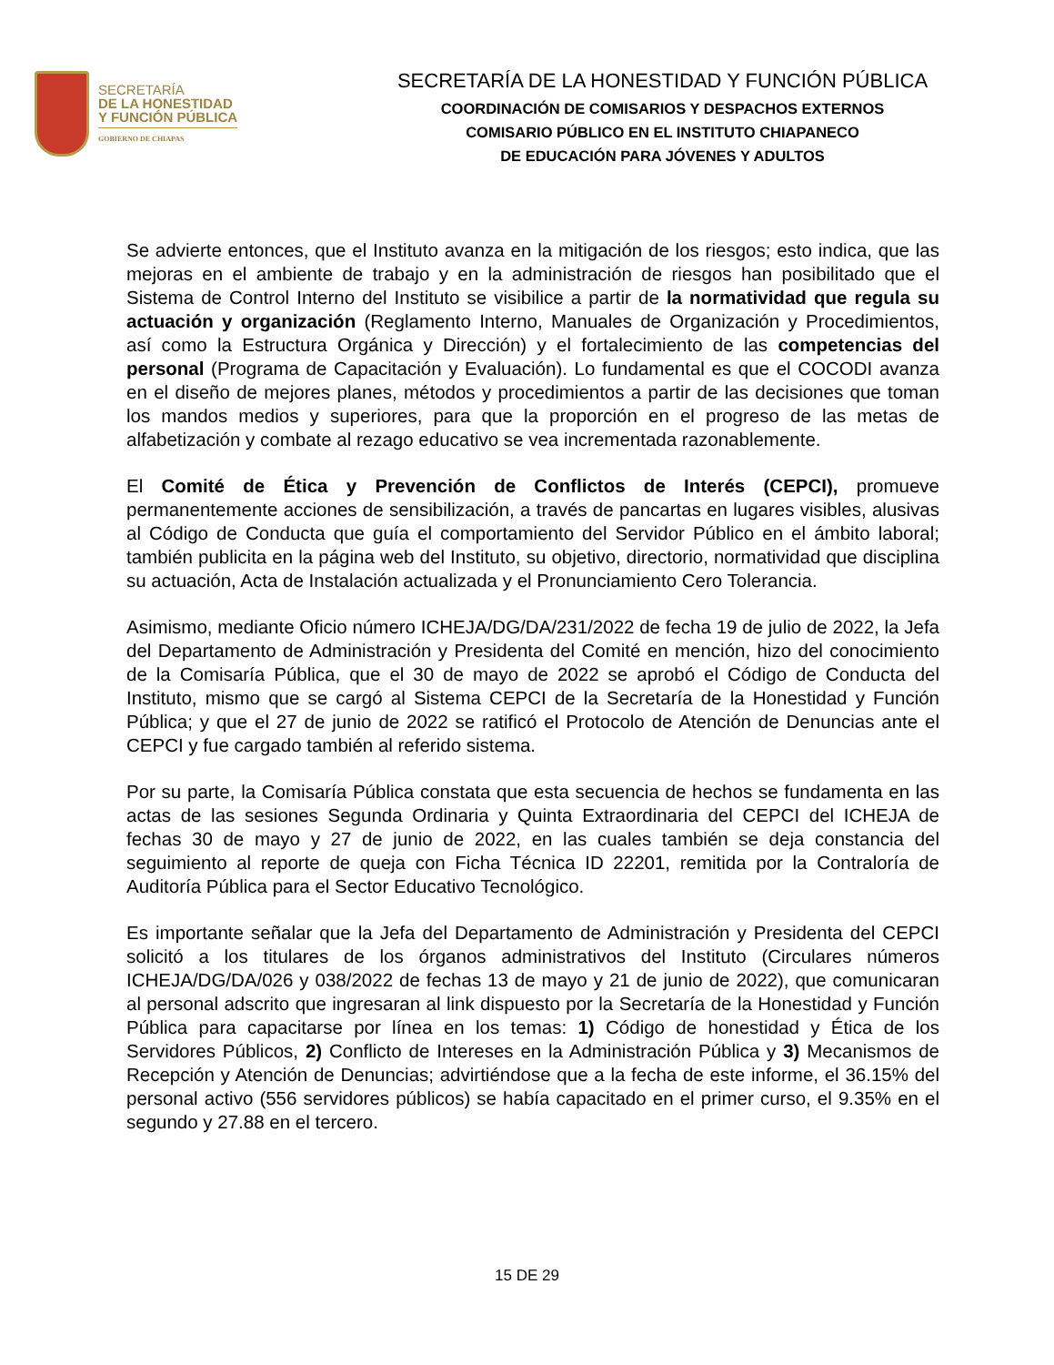SECRETARÍA
DE LA HONESTIDAD
Y FUNCIÓN PÚBLICA
GOBIERNO DE CHIAPAS
SECRETARÍA DE LA HONESTIDAD Y FUNCIÓN PÚBLICA
COORDINACIÓN DE COMISARIOS Y DESPACHOS EXTERNOS
COMISARIO PÚBLICO EN EL INSTITUTO CHIAPANECO
DE EDUCACIÓN PARA JÓVENES Y ADULTOS
Se advierte entonces, que el Instituto avanza en la mitigación de los riesgos; esto indica, que las mejoras en el ambiente de trabajo y en la administración de riesgos han posibilitado que el Sistema de Control Interno del Instituto se visibilice a partir de la normatividad que regula su actuación y organización (Reglamento Interno, Manuales de Organización y Procedimientos, así como la Estructura Orgánica y Dirección) y el fortalecimiento de las competencias del personal (Programa de Capacitación y Evaluación). Lo fundamental es que el COCODI avanza en el diseño de mejores planes, métodos y procedimientos a partir de las decisiones que toman los mandos medios y superiores, para que la proporción en el progreso de las metas de alfabetización y combate al rezago educativo se vea incrementada razonablemente.
El Comité de Ética y Prevención de Conflictos de Interés (CEPCI), promueve permanentemente acciones de sensibilización, a través de pancartas en lugares visibles, alusivas al Código de Conducta que guía el comportamiento del Servidor Público en el ámbito laboral; también publicita en la página web del Instituto, su objetivo, directorio, normatividad que disciplina su actuación, Acta de Instalación actualizada y el Pronunciamiento Cero Tolerancia.
Asimismo, mediante Oficio número ICHEJA/DG/DA/231/2022 de fecha 19 de julio de 2022, la Jefa del Departamento de Administración y Presidenta del Comité en mención, hizo del conocimiento de la Comisaría Pública, que el 30 de mayo de 2022 se aprobó el Código de Conducta del Instituto, mismo que se cargó al Sistema CEPCI de la Secretaría de la Honestidad y Función Pública; y que el 27 de junio de 2022 se ratificó el Protocolo de Atención de Denuncias ante el CEPCI y fue cargado también al referido sistema.
Por su parte, la Comisaría Pública constata que esta secuencia de hechos se fundamenta en las actas de las sesiones Segunda Ordinaria y Quinta Extraordinaria del CEPCI del ICHEJA de fechas 30 de mayo y 27 de junio de 2022, en las cuales también se deja constancia del seguimiento al reporte de queja con Ficha Técnica ID 22201, remitida por la Contraloría de Auditoría Pública para el Sector Educativo Tecnológico.
Es importante señalar que la Jefa del Departamento de Administración y Presidenta del CEPCI solicitó a los titulares de los órganos administrativos del Instituto (Circulares números ICHEJA/DG/DA/026 y 038/2022 de fechas 13 de mayo y 21 de junio de 2022), que comunicaran al personal adscrito que ingresaran al link dispuesto por la Secretaría de la Honestidad y Función Pública para capacitarse por línea en los temas: 1) Código de honestidad y Ética de los Servidores Públicos, 2) Conflicto de Intereses en la Administración Pública y 3) Mecanismos de Recepción y Atención de Denuncias; advirtiéndose que a la fecha de este informe, el 36.15% del personal activo (556 servidores públicos) se había capacitado en el primer curso, el 9.35% en el segundo y 27.88 en el tercero.
15 DE 29